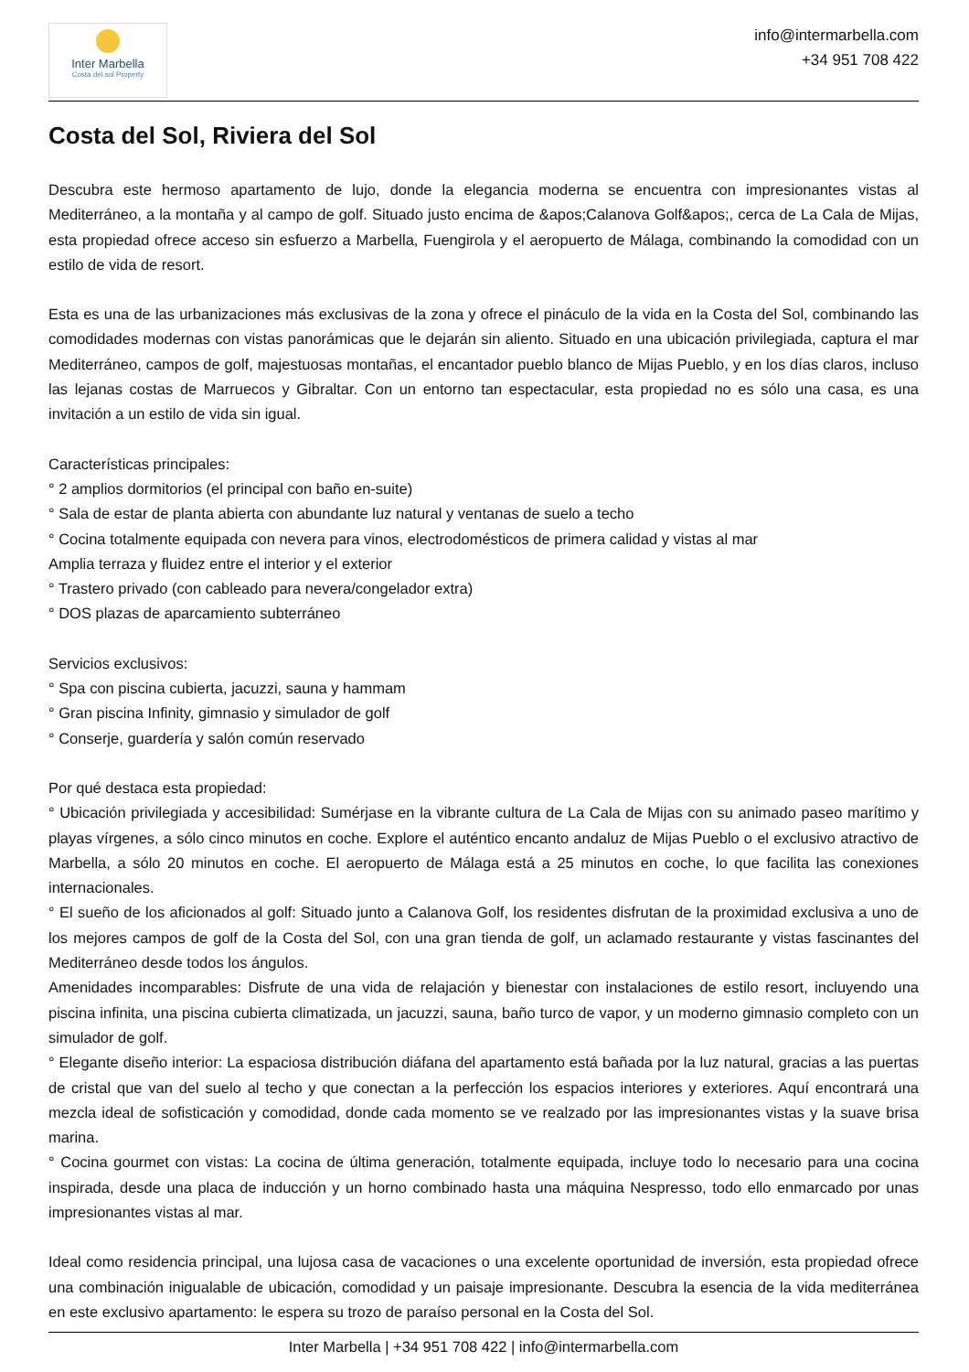Inter Marbella
Costa del sol Property
info@intermarbella.com
+34 951 708 422
Costa del Sol, Riviera del Sol
Descubra este hermoso apartamento de lujo, donde la elegancia moderna se encuentra con impresionantes vistas al Mediterráneo, a la montaña y al campo de golf. Situado justo encima de &apos;Calanova Golf&apos;, cerca de La Cala de Mijas, esta propiedad ofrece acceso sin esfuerzo a Marbella, Fuengirola y el aeropuerto de Málaga, combinando la comodidad con un estilo de vida de resort.
Esta es una de las urbanizaciones más exclusivas de la zona y ofrece el pináculo de la vida en la Costa del Sol, combinando las comodidades modernas con vistas panorámicas que le dejarán sin aliento. Situado en una ubicación privilegiada, captura el mar Mediterráneo, campos de golf, majestuosas montañas, el encantador pueblo blanco de Mijas Pueblo, y en los días claros, incluso las lejanas costas de Marruecos y Gibraltar. Con un entorno tan espectacular, esta propiedad no es sólo una casa, es una invitación a un estilo de vida sin igual.
Características principales:
° 2 amplios dormitorios (el principal con baño en-suite)
° Sala de estar de planta abierta con abundante luz natural y ventanas de suelo a techo
° Cocina totalmente equipada con nevera para vinos, electrodomésticos de primera calidad y vistas al mar
Amplia terraza y fluidez entre el interior y el exterior
° Trastero privado (con cableado para nevera/congelador extra)
° DOS plazas de aparcamiento subterráneo
Servicios exclusivos:
° Spa con piscina cubierta, jacuzzi, sauna y hammam
° Gran piscina Infinity, gimnasio y simulador de golf
° Conserje, guardería y salón común reservado
Por qué destaca esta propiedad:
° Ubicación privilegiada y accesibilidad: Sumérjase en la vibrante cultura de La Cala de Mijas con su animado paseo marítimo y playas vírgenes, a sólo cinco minutos en coche. Explore el auténtico encanto andaluz de Mijas Pueblo o el exclusivo atractivo de Marbella, a sólo 20 minutos en coche. El aeropuerto de Málaga está a 25 minutos en coche, lo que facilita las conexiones internacionales.
° El sueño de los aficionados al golf: Situado junto a Calanova Golf, los residentes disfrutan de la proximidad exclusiva a uno de los mejores campos de golf de la Costa del Sol, con una gran tienda de golf, un aclamado restaurante y vistas fascinantes del Mediterráneo desde todos los ángulos.
Amenidades incomparables: Disfrute de una vida de relajación y bienestar con instalaciones de estilo resort, incluyendo una piscina infinita, una piscina cubierta climatizada, un jacuzzi, sauna, baño turco de vapor, y un moderno gimnasio completo con un simulador de golf.
° Elegante diseño interior: La espaciosa distribución diáfana del apartamento está bañada por la luz natural, gracias a las puertas de cristal que van del suelo al techo y que conectan a la perfección los espacios interiores y exteriores. Aquí encontrará una mezcla ideal de sofisticación y comodidad, donde cada momento se ve realzado por las impresionantes vistas y la suave brisa marina.
° Cocina gourmet con vistas: La cocina de última generación, totalmente equipada, incluye todo lo necesario para una cocina inspirada, desde una placa de inducción y un horno combinado hasta una máquina Nespresso, todo ello enmarcado por unas impresionantes vistas al mar.
Ideal como residencia principal, una lujosa casa de vacaciones o una excelente oportunidad de inversión, esta propiedad ofrece una combinación inigualable de ubicación, comodidad y un paisaje impresionante. Descubra la esencia de la vida mediterránea en este exclusivo apartamento: le espera su trozo de paraíso personal en la Costa del Sol.
Inter Marbella | +34 951 708 422 | info@intermarbella.com